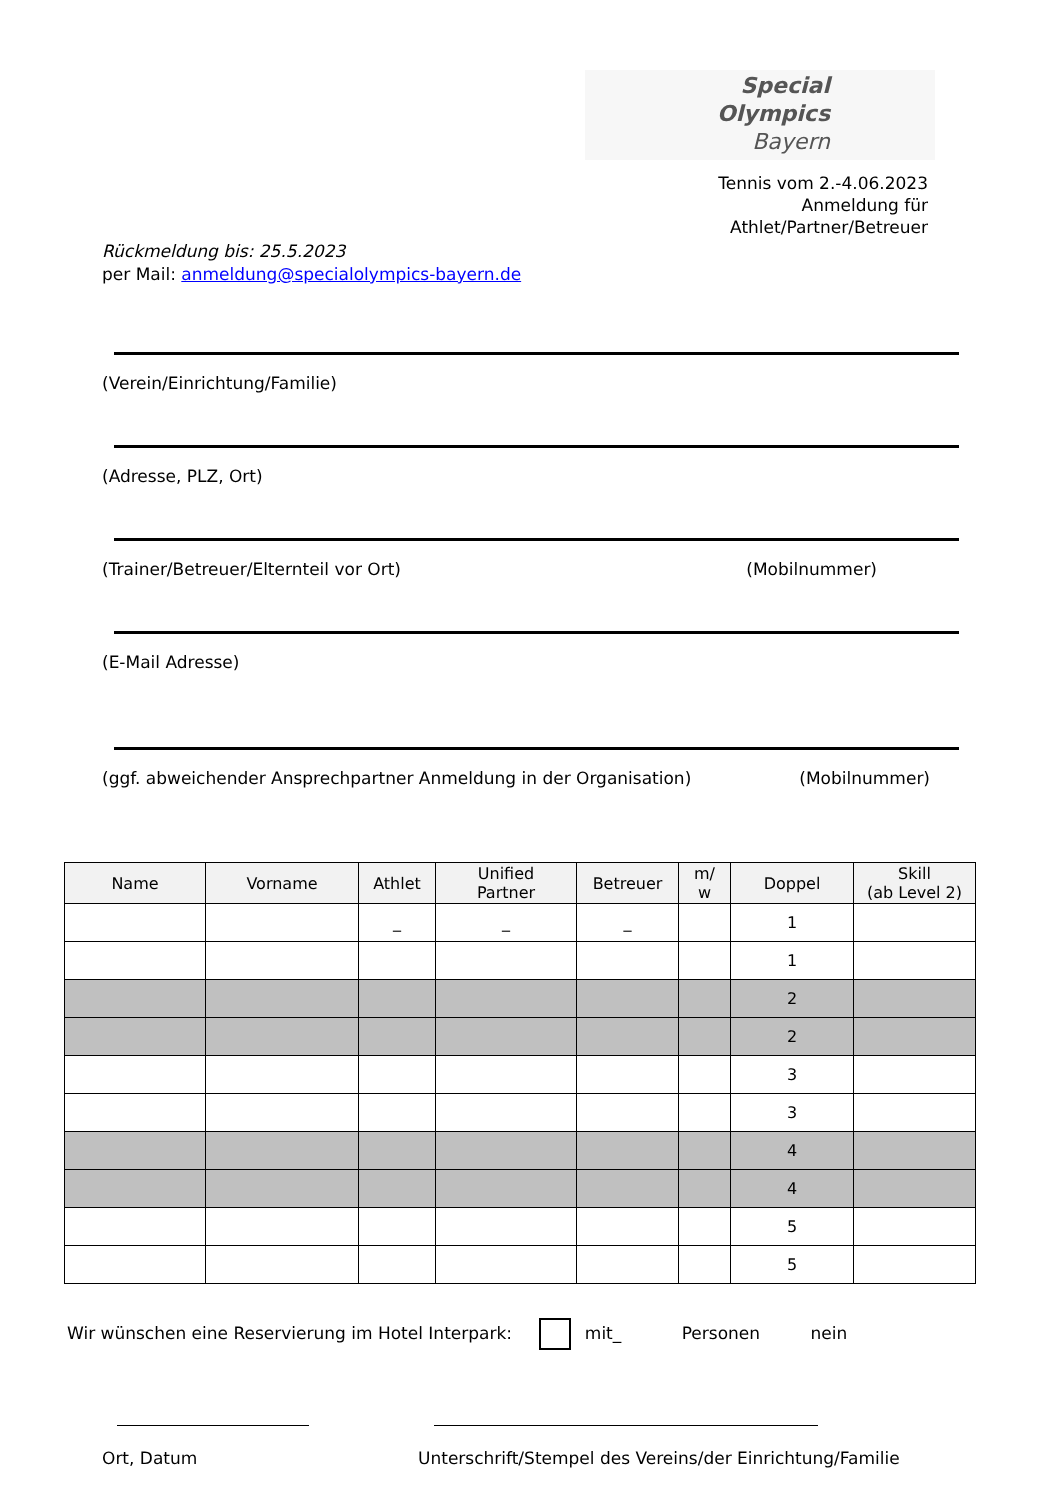Special
Olympics
Bayern
Tennis vom 2.-4.06.2023
Anmeldung für
Athlet/Partner/Betreuer
Rückmeldung bis: 25.5.2023
per Mail: anmeldung@specialolympics-bayern.de
(Verein/Einrichtung/Familie)
(Adresse, PLZ, Ort)
(Trainer/Betreuer/Elternteil vor Ort) (Mobilnummer)
(E-Mail Adresse)
(ggf. abweichender Ansprechpartner Anmeldung in der Organisation) (Mobilnummer)
| Name | Vorname | Athlet | Unified Partner | Betreuer | m/ w | Doppel | Skill (ab Level 2) |
| --- | --- | --- | --- | --- | --- | --- | --- |
| | | _ | _ | _ | | 1 | |
| | | | | | | 1 | |
| | | | | | | 2 | |
| | | | | | | 2 | |
| | | | | | | 3 | |
| | | | | | | 3 | |
| | | | | | | 4 | |
| | | | | | | 4 | |
| | | | | | | 5 | |
| | | | | | | 5 | |
Wir wünschen eine Reservierung im Hotel Interpark: mit_ Personen nein
Ort, Datum
Unterschrift/Stempel des Vereins/der Einrichtung/Familie